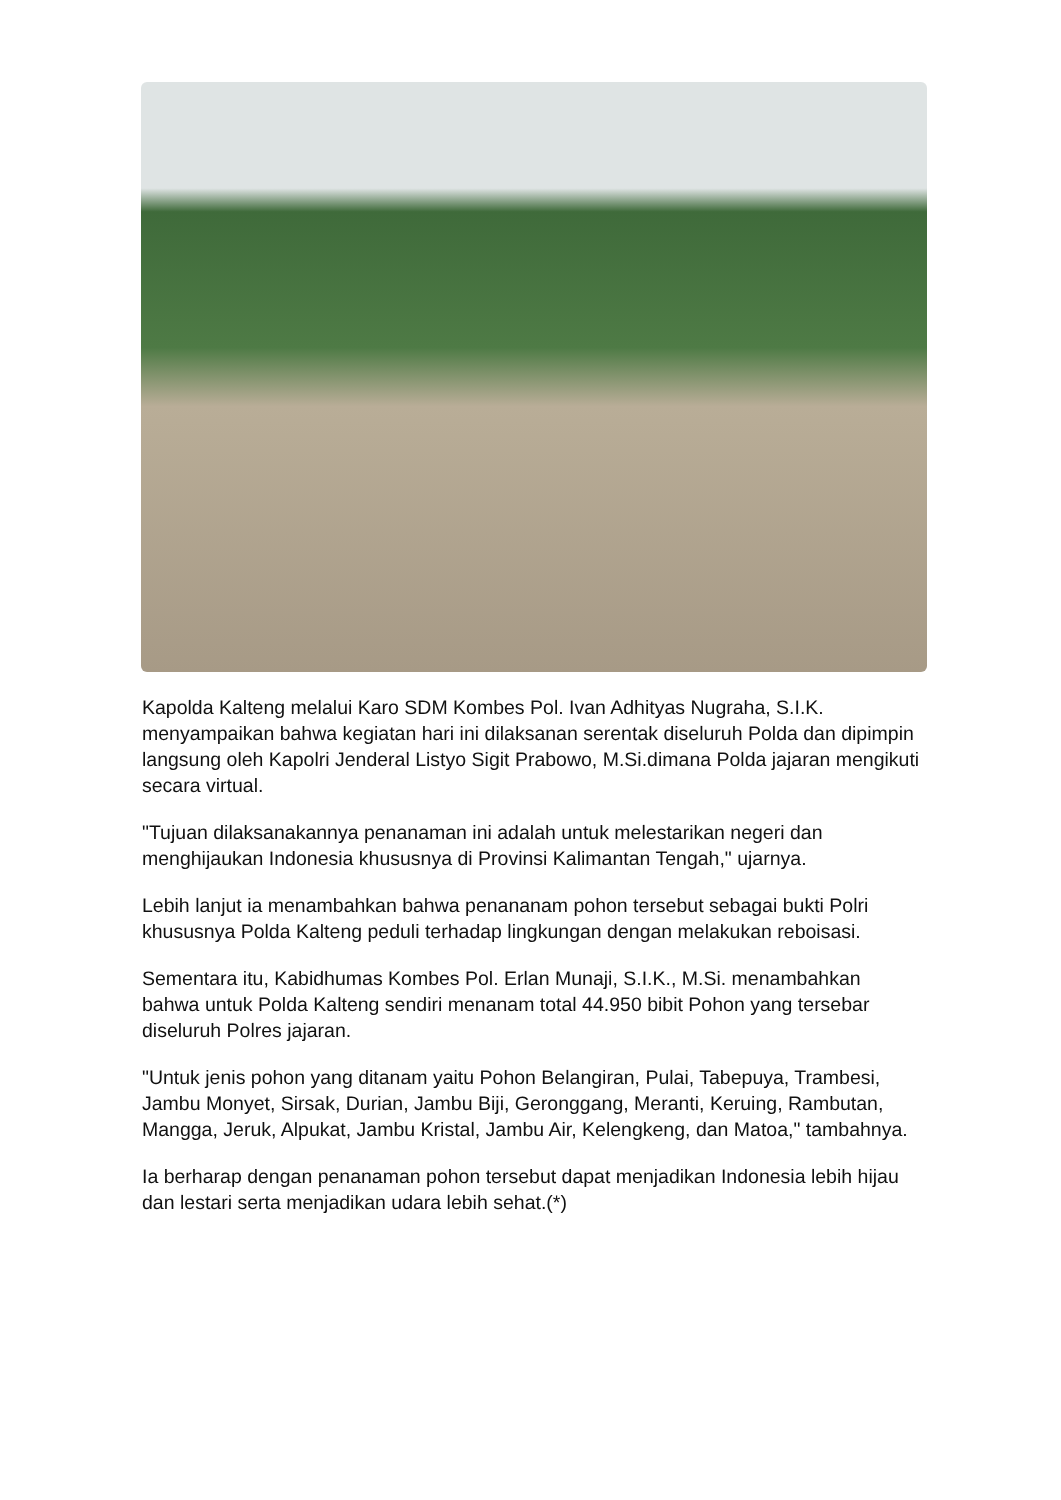Kapolda Kalteng melalui Karo SDM Kombes Pol. Ivan Adhityas Nugraha, S.I.K. menyampaikan bahwa kegiatan hari ini dilaksanan serentak diseluruh Polda dan dipimpin langsung oleh Kapolri Jenderal Listyo Sigit Prabowo, M.Si.dimana Polda jajaran mengikuti secara virtual.
"Tujuan dilaksanakannya penanaman ini adalah untuk melestarikan negeri dan menghijaukan Indonesia khususnya di Provinsi Kalimantan Tengah," ujarnya.
Lebih lanjut ia menambahkan bahwa penananam pohon tersebut sebagai bukti Polri khususnya Polda Kalteng peduli terhadap lingkungan dengan melakukan reboisasi.
Sementara itu, Kabidhumas Kombes Pol. Erlan Munaji, S.I.K., M.Si. menambahkan bahwa untuk Polda Kalteng sendiri menanam total 44.950 bibit Pohon yang tersebar diseluruh Polres jajaran.
"Untuk jenis pohon yang ditanam yaitu Pohon Belangiran, Pulai, Tabepuya, Trambesi, Jambu Monyet, Sirsak, Durian, Jambu Biji, Geronggang, Meranti, Keruing, Rambutan, Mangga, Jeruk, Alpukat, Jambu Kristal, Jambu Air, Kelengkeng, dan Matoa," tambahnya.
Ia berharap dengan penanaman pohon tersebut dapat menjadikan Indonesia lebih hijau dan lestari serta menjadikan udara lebih sehat.(*)